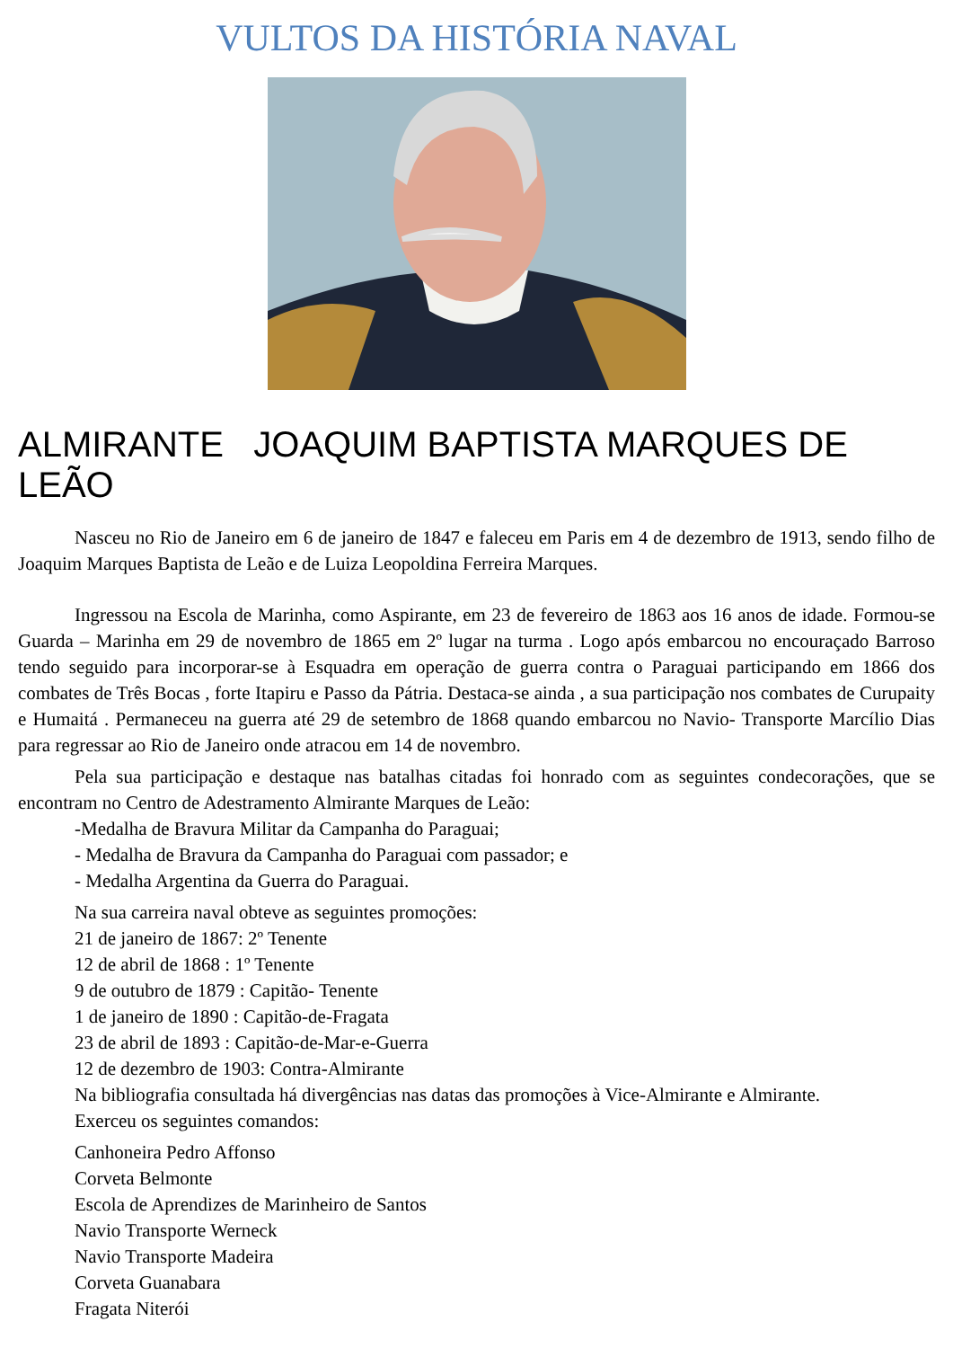VULTOS DA HISTÓRIA NAVAL
ALMIRANTE JOAQUIM BAPTISTA MARQUES DE LEÃO
Nasceu no Rio de Janeiro em 6 de janeiro de 1847 e faleceu em Paris em 4 de dezembro de 1913, sendo filho de Joaquim Marques Baptista de Leão e de Luiza Leopoldina Ferreira Marques.
Ingressou na Escola de Marinha, como Aspirante, em 23 de fevereiro de 1863 aos 16 anos de idade. Formou-se Guarda – Marinha em 29 de novembro de 1865 em 2º lugar na turma . Logo após embarcou no encouraçado Barroso tendo seguido para incorporar-se à Esquadra em operação de guerra contra o Paraguai participando em 1866 dos combates de Três Bocas , forte Itapiru e Passo da Pátria. Destaca-se ainda , a sua participação nos combates de Curupaity e Humaitá . Permaneceu na guerra até 29 de setembro de 1868 quando embarcou no Navio- Transporte Marcílio Dias para regressar ao Rio de Janeiro onde atracou em 14 de novembro.
Pela sua participação e destaque nas batalhas citadas foi honrado com as seguintes condecorações, que se encontram no Centro de Adestramento Almirante Marques de Leão:
-Medalha de Bravura Militar da Campanha do Paraguai;
- Medalha de Bravura da Campanha do Paraguai com passador; e
- Medalha Argentina da Guerra do Paraguai.
Na sua carreira naval obteve as seguintes promoções:
21 de janeiro de 1867: 2º Tenente
12 de abril de 1868 : 1º Tenente
9 de outubro de 1879 : Capitão- Tenente
1 de janeiro de 1890 : Capitão-de-Fragata
23 de abril de 1893 : Capitão-de-Mar-e-Guerra
12 de dezembro de 1903: Contra-Almirante
Na bibliografia consultada há divergências nas datas das promoções à Vice-Almirante e Almirante.
Exerceu os seguintes comandos:
Canhoneira Pedro Affonso
Corveta Belmonte
Escola de Aprendizes de Marinheiro de Santos
Navio Transporte Werneck
Navio Transporte Madeira
Corveta Guanabara
Fragata Niterói